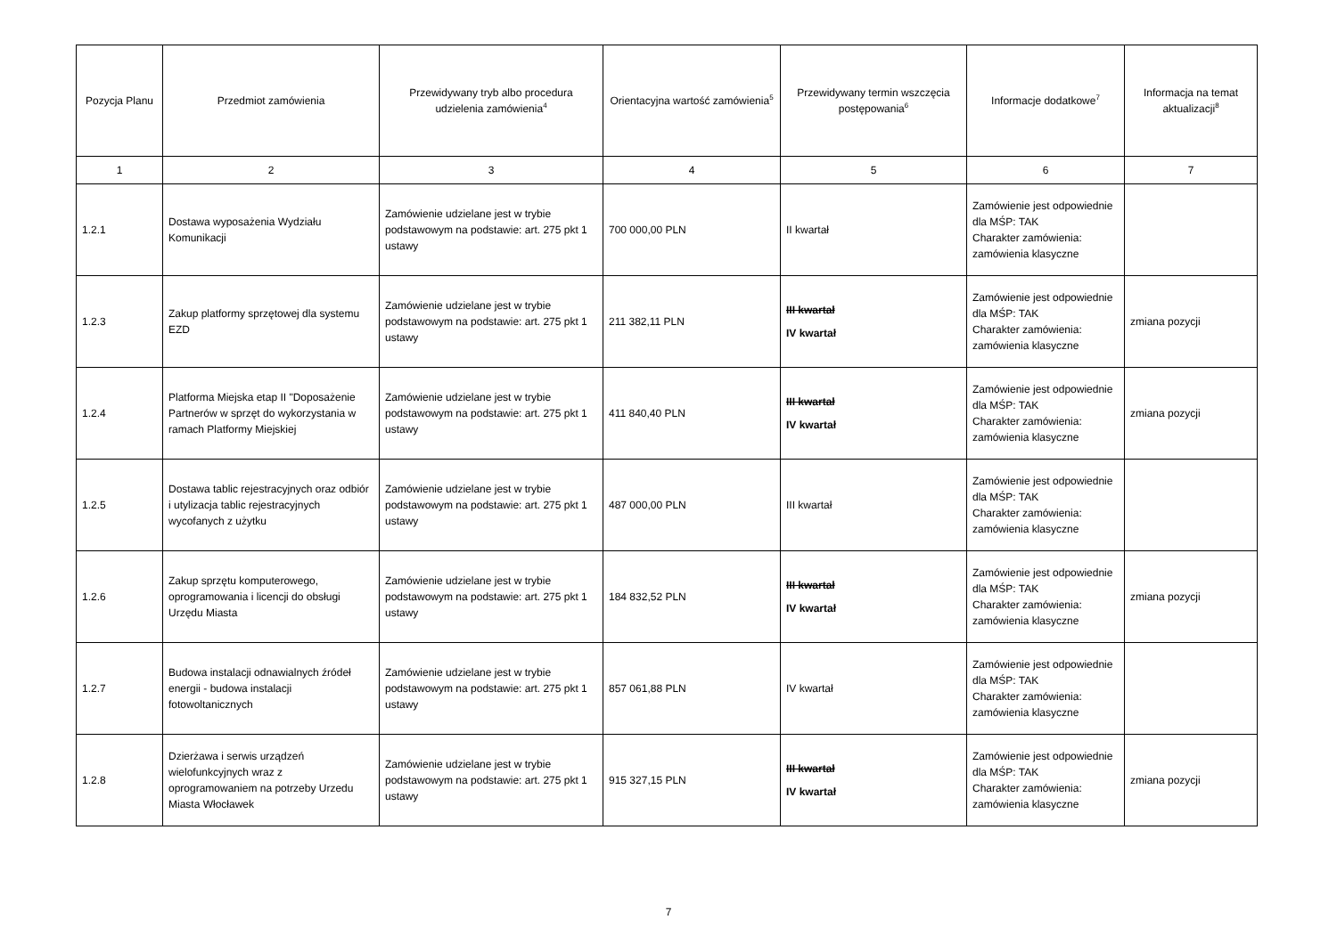| Pozycja Planu | Przedmiot zamówienia | Przewidywany tryb albo procedura udzielenia zamówienia<sup>4</sup> | Orientacyjna wartość zamówienia<sup>5</sup> | Przewidywany termin wszczęcia postępowania<sup>6</sup> | Informacje dodatkowe<sup>7</sup> | Informacja na temat aktualizacji<sup>8</sup> |
| --- | --- | --- | --- | --- | --- | --- |
| 1 | 2 | 3 | 4 | 5 | 6 | 7 |
| 1.2.1 | Dostawa wyposażenia Wydziału Komunikacji | Zamówienie udzielane jest w trybie podstawowym na podstawie: art. 275 pkt 1 ustawy | 700 000,00 PLN | II kwartał | Zamówienie jest odpowiednie dla MŚP: TAK Charakter zamówienia: zamówienia klasyczne | |
| 1.2.3 | Zakup platformy sprzętowej dla systemu EZD | Zamówienie udzielane jest w trybie podstawowym na podstawie: art. 275 pkt 1 ustawy | 211 382,11 PLN | III kwartał IV kwartał | Zamówienie jest odpowiednie dla MŚP: TAK Charakter zamówienia: zamówienia klasyczne | zmiana pozycji |
| 1.2.4 | Platforma Miejska etap II "Doposażenie Partnerów w sprzęt do wykorzystania w ramach Platformy Miejskiej | Zamówienie udzielane jest w trybie podstawowym na podstawie: art. 275 pkt 1 ustawy | 411 840,40 PLN | III kwartał IV kwartał | Zamówienie jest odpowiednie dla MŚP: TAK Charakter zamówienia: zamówienia klasyczne | zmiana pozycji |
| 1.2.5 | Dostawa tablic rejestracyjnych oraz odbiór i utylizacja tablic rejestracyjnych wycofanych z użytku | Zamówienie udzielane jest w trybie podstawowym na podstawie: art. 275 pkt 1 ustawy | 487 000,00 PLN | III kwartał | Zamówienie jest odpowiednie dla MŚP: TAK Charakter zamówienia: zamówienia klasyczne | |
| 1.2.6 | Zakup sprzętu komputerowego, oprogramowania i licencji do obsługi Urzędu Miasta | Zamówienie udzielane jest w trybie podstawowym na podstawie: art. 275 pkt 1 ustawy | 184 832,52 PLN | III kwartał IV kwartał | Zamówienie jest odpowiednie dla MŚP: TAK Charakter zamówienia: zamówienia klasyczne | zmiana pozycji |
| 1.2.7 | Budowa instalacji odnawialnych źródeł energii - budowa instalacji fotowoltanicznych | Zamówienie udzielane jest w trybie podstawowym na podstawie: art. 275 pkt 1 ustawy | 857 061,88 PLN | IV kwartał | Zamówienie jest odpowiednie dla MŚP: TAK Charakter zamówienia: zamówienia klasyczne | |
| 1.2.8 | Dzierżawa i serwis urządzeń wielofunkcyjnych wraz z oprogramowaniem na potrzeby Urzedu Miasta Włocławek | Zamówienie udzielane jest w trybie podstawowym na podstawie: art. 275 pkt 1 ustawy | 915 327,15 PLN | III kwartał IV kwartał | Zamówienie jest odpowiednie dla MŚP: TAK Charakter zamówienia: zamówienia klasyczne | zmiana pozycji |
7